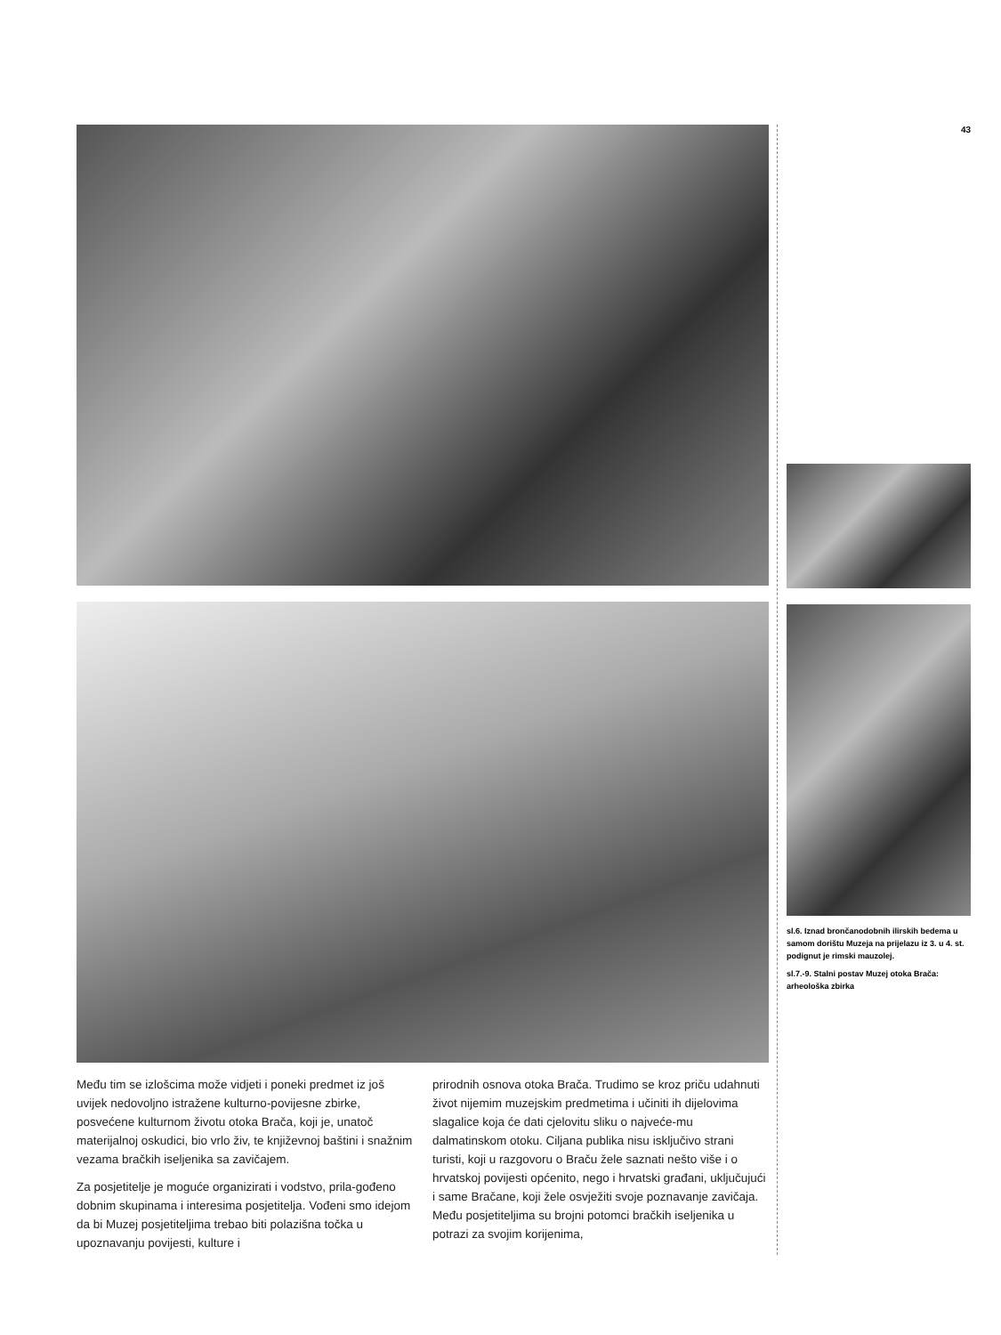Među tim se izlošcima može vidjeti i poneki predmet iz još uvijek nedovoljno istražene kulturno-povijesne zbirke, posvećene kulturnom životu otoka Brača, koji je, unatoč materijalnoj oskudici, bio vrlo živ, te književnoj baštini i snažnim vezama bračkih iseljenika sa zavičajem.
Za posjetitelje je moguće organizirati i vodstvo, prila-gođeno dobnim skupinama i interesima posjetitelja. Vođeni smo idejom da bi Muzej posjetiteljima trebao biti polazišna točka u upoznavanju povijesti, kulture i
prirodnih osnova otoka Brača. Trudimo se kroz priču udahnuti život nijemim muzejskim predmetima i učiniti ih dijelovima slagalice koja će dati cjelovitu sliku o najveće-mu dalmatinskom otoku. Ciljana publika nisu isključivo strani turisti, koji u razgovoru o Braču žele saznati nešto više i o hrvatskoj povijesti općenito, nego i hrvatski građani, uključujući i same Bračane, koji žele osvježiti svoje poznavanje zavičaja. Među posjetiteljima su brojni potomci bračkih iseljenika u potrazi za svojim korijenima,
43
sl.6. Iznad brončanodobnih ilirskih bedema u samom dorištu Muzeja na prijelazu iz 3. u 4. st. podignut je rimski mauzolej.
sl.7.-9. Stalni postav Muzej otoka Brača: arheološka zbirka